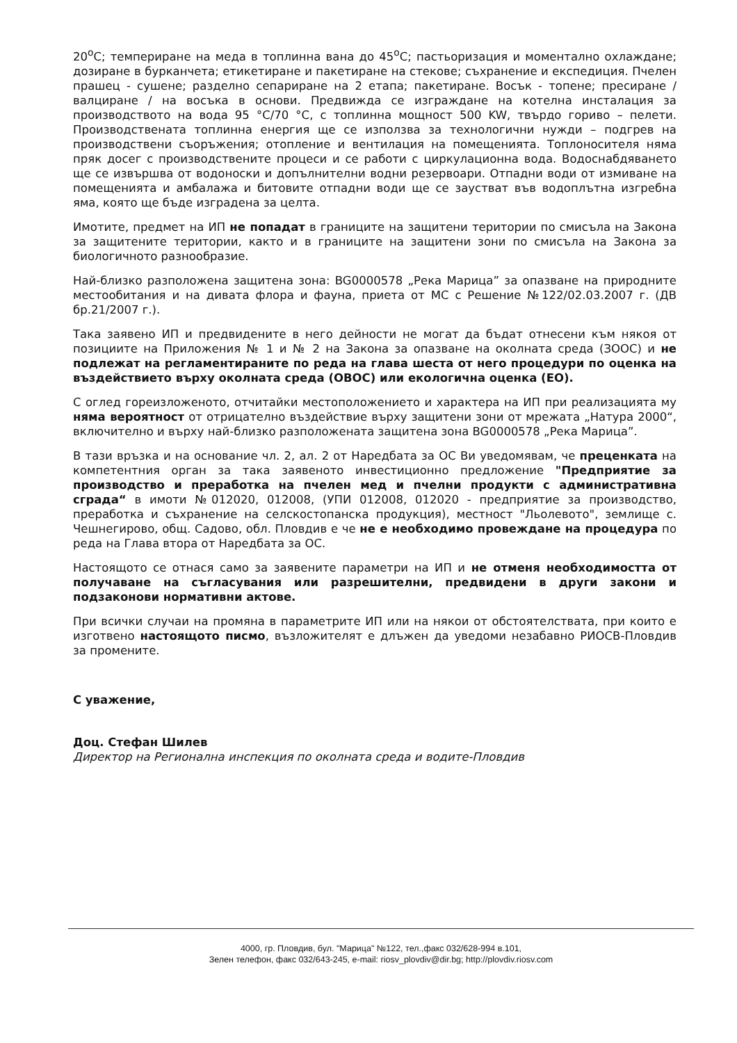20<sup>o</sup>C; темпериране на меда в топлинна вана до 45<sup>o</sup>C; пастьоризация и моментално охлаждане; дозиране в бурканчета; етикетиране и пакетиране на стекове; съхранение и експедиция. Пчелен прашец - сушене; разделно сепариране на 2 етапа; пакетиране. Восък - топене; пресиране /валциране / на восъка в основи. Предвижда се изграждане на котелна инсталация за производството на вода 95 °C/70 °C, с топлинна мощност 500 KW, твърдо гориво – пелети. Производствената топлинна енергия ще се използва за технологични нужди – подгрев на производствени съоръжения; отопление и вентилация на помещенията. Топлоносителя няма пряк досег с производствените процеси и се работи с циркулационна вода. Водоснабдяването ще се извършва от водоноски и допълнителни водни резервоари. Отпадни води от измиване на помещенията и амбалажа и битовите отпадни води ще се заустват във водоплътна изгребна яма, която ще бъде изградена за целта.
Имотите, предмет на ИП не попадат в границите на защитени територии по смисъла на Закона за защитените територии, както и в границите на защитени зони по смисъла на Закона за биологичното разнообразие.
Най-близко разположена защитена зона: BG0000578 „Река Марица” за опазване на природните местообитания и на дивата флора и фауна, приета от МС с Решение №122/02.03.2007 г. (ДВ бр.21/2007 г.).
Така заявено ИП и предвидените в него дейности не могат да бъдат отнесени към някоя от позициите на Приложения № 1 и № 2 на Закона за опазване на околната среда (ЗООС) и не подлежат на регламентираните по реда на глава шеста от него процедури по оценка на въздействието върху околната среда (ОВОС) или екологична оценка (ЕО).
С оглед гореизложеното, отчитайки местоположението и характера на ИП при реализацията му няма вероятност от отрицателно въздействие върху защитени зони от мрежата „Натура 2000“, включително и върху най-близко разположената защитена зона BG0000578 „Река Марица”.
В тази връзка и на основание чл. 2, ал. 2 от Наредбата за ОС Ви уведомявам, че преценката на компетентния орган за така заявеното инвестиционно предложение "Предприятие за производство и преработка на пчелен мед и пчелни продукти с административна сграда“ в имоти №012020, 012008, (УПИ 012008, 012020 - предприятие за производство, преработка и съхранение на селскостопанска продукция), местност "Льолевото", землище с. Чешнегирово, общ. Садово, обл. Пловдив е че не е необходимо провеждане на процедура по реда на Глава втора от Наредбата за ОС.
Настоящото се отнася само за заявените параметри на ИП и не отменя необходимостта от получаване на съгласувания или разрешителни, предвидени в други закони и подзаконови нормативни актове.
При всички случаи на промяна в параметрите ИП или на някои от обстоятелствата, при които е изготвено настоящото писмо, възложителят е длъжен да уведоми незабавно РИОСВ-Пловдив за промените.
С уважение,
Доц. Стефан Шилев
Директор на Регионална инспекция по околната среда и водите-Пловдив
4000, гр. Пловдив, бул. "Марица" №122, тел.,факс 032/628-994 в.101,
Зелен телефон, факс 032/643-245, e-mail: riosv_plovdiv@dir.bg; http://plovdiv.riosv.com